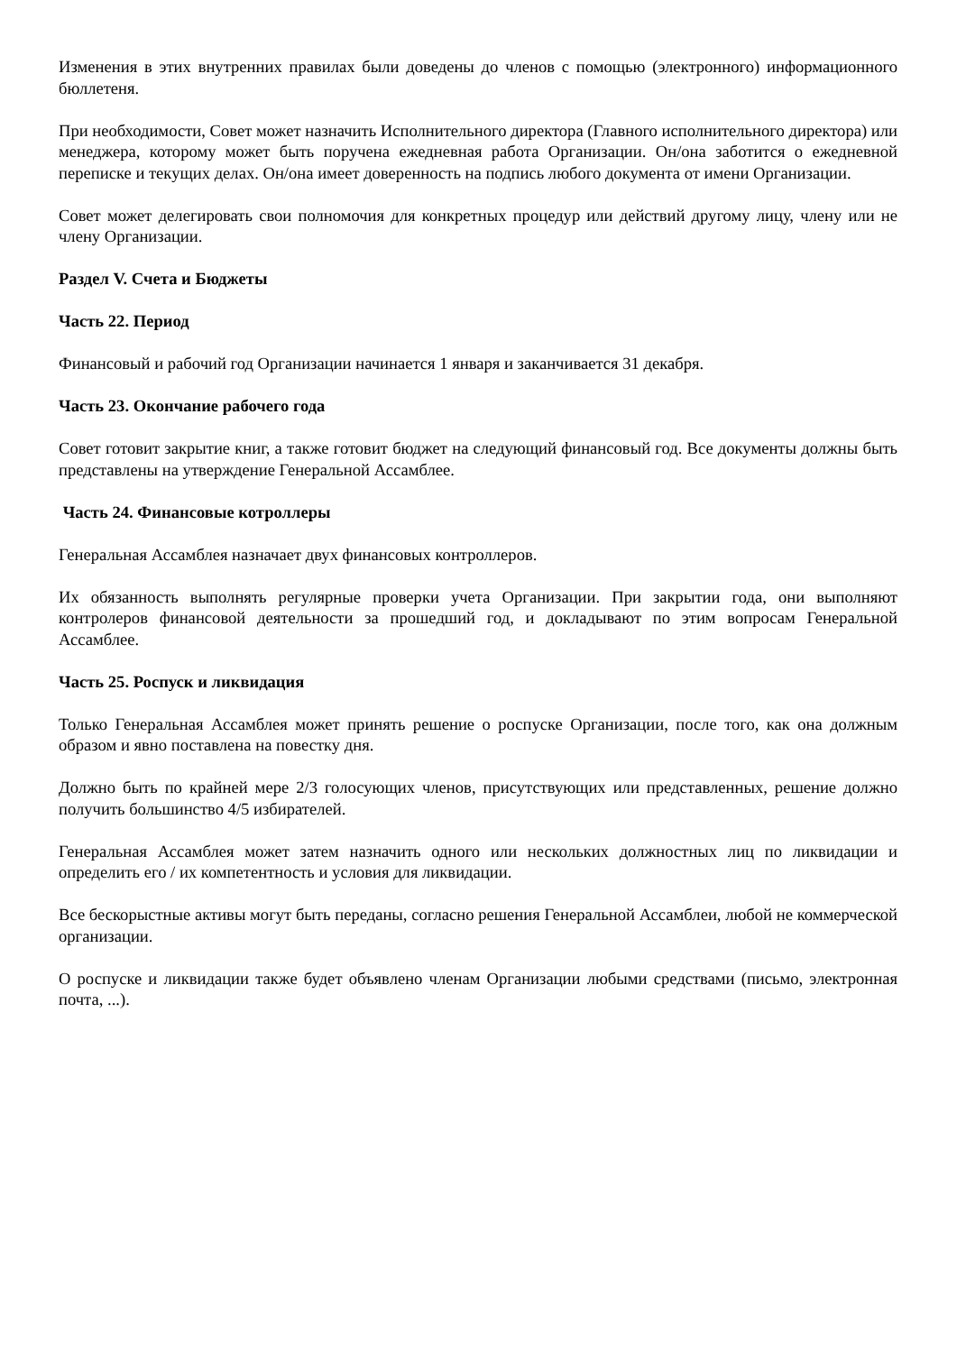Изменения в этих внутренних правилах были доведены до членов с помощью (электронного) информационного бюллетеня.
При необходимости, Совет может назначить Исполнительного директора (Главного исполнительного директора) или менеджера, которому может быть поручена ежедневная работа Организации. Он/она заботится о ежедневной переписке и текущих делах. Он/она имеет доверенность на подпись любого документа от имени Организации.
Совет может делегировать свои полномочия для конкретных процедур или действий другому лицу, члену или не члену Организации.
Раздел V. Счета и Бюджеты
Часть 22. Период
Финансовый и рабочий год Организации начинается 1 января и заканчивается 31 декабря.
Часть 23. Окончание рабочего года
Совет готовит закрытие книг, а также готовит бюджет на следующий финансовый год. Все документы должны быть представлены на утверждение Генеральной Ассамблее.
Часть 24. Финансовые котроллеры
Генеральная Ассамблея назначает двух финансовых контроллеров.
Их обязанность выполнять регулярные проверки учета Организации. При закрытии года, они выполняют контролеров финансовой деятельности за прошедший год, и докладывают по этим вопросам Генеральной Ассамблее.
Часть 25. Роспуск и ликвидация
Только Генеральная Ассамблея может принять решение о роспуске Организации, после того, как она должным образом и явно поставлена на повестку дня.
Должно быть по крайней мере 2/3 голосующих членов, присутствующих или представленных, решение должно получить большинство 4/5 избирателей.
Генеральная Ассамблея может затем назначить одного или нескольких должностных лиц по ликвидации и определить его / их компетентность и условия для ликвидации.
Все бескорыстные активы могут быть переданы, согласно решения Генеральной Ассамблеи, любой не коммерческой организации.
О роспуске и ликвидации также будет объявлено членам Организации любыми средствами (письмо, электронная почта, ...).